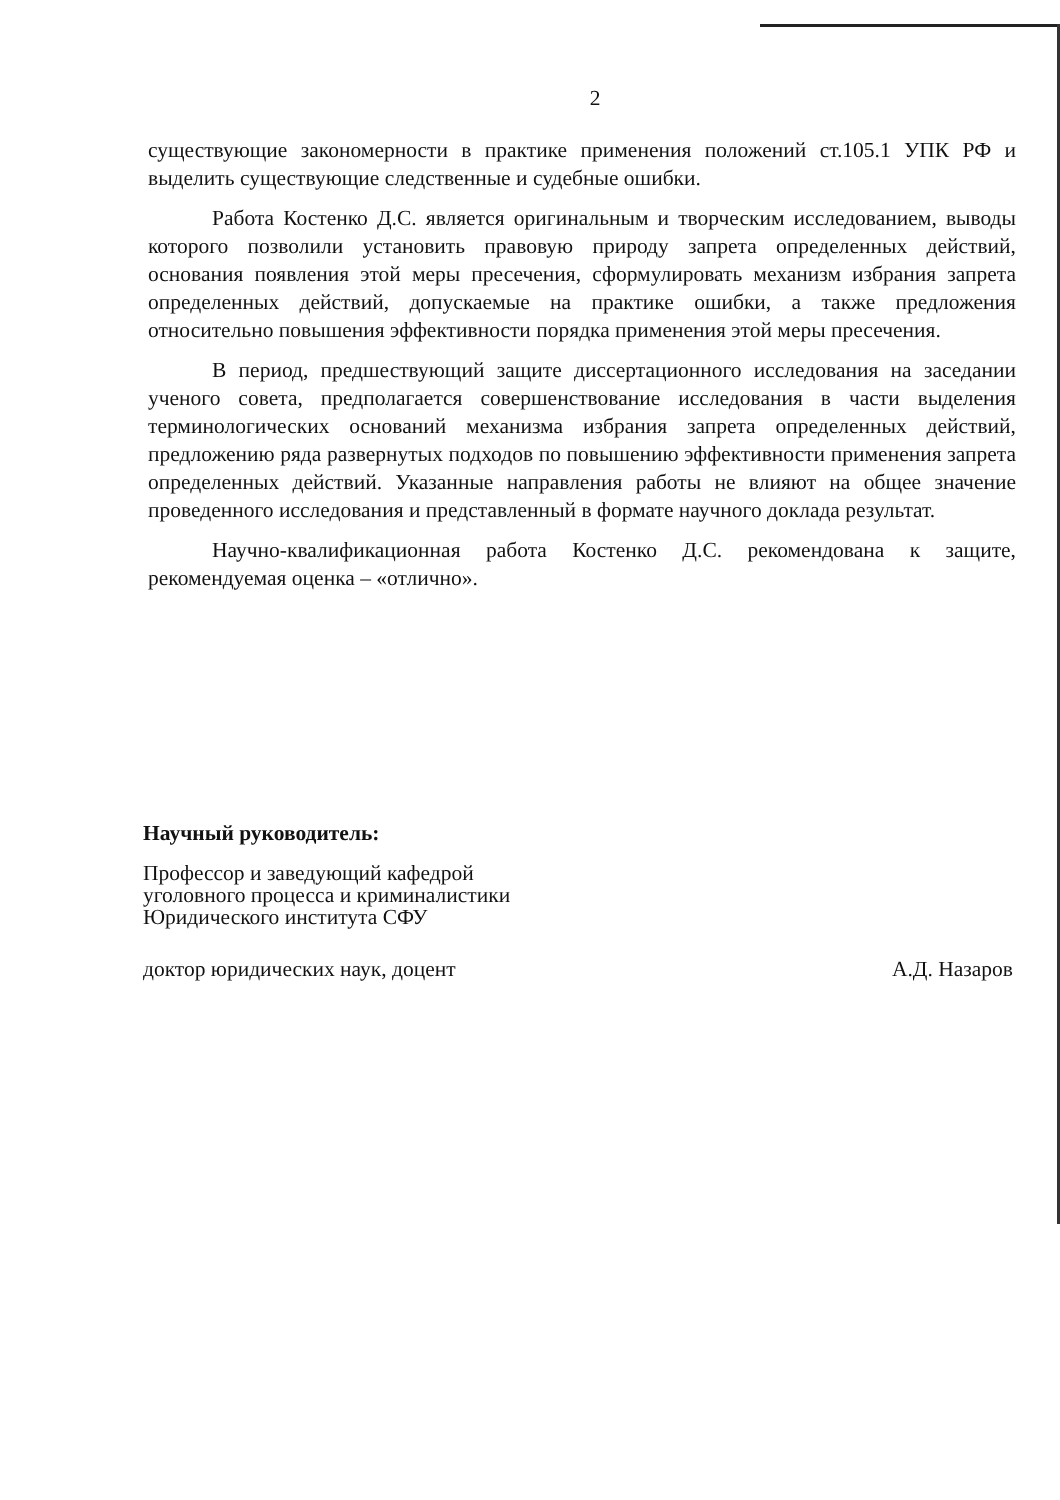2
существующие закономерности в практике применения положений ст.105.1 УПК РФ и выделить существующие следственные и судебные ошибки.
Работа Костенко Д.С. является оригинальным и творческим исследованием, выводы которого позволили установить правовую природу запрета определенных действий, основания появления этой меры пресечения, сформулировать механизм избрания запрета определенных действий, допускаемые на практике ошибки, а также предложения относительно повышения эффективности порядка применения этой меры пресечения.
В период, предшествующий защите диссертационного исследования на заседании ученого совета, предполагается совершенствование исследования в части выделения терминологических оснований механизма избрания запрета определенных действий, предложению ряда развернутых подходов по повышению эффективности применения запрета определенных действий. Указанные направления работы не влияют на общее значение проведенного исследования и представленный в формате научного доклада результат.
Научно-квалификационная работа Костенко Д.С. рекомендована к защите, рекомендуемая оценка – «отлично».
Научный руководитель:
Профессор и заведующий кафедрой
уголовного процесса и криминалистики
Юридического института СФУ
доктор юридических наук, доцент А.Д. Назаров